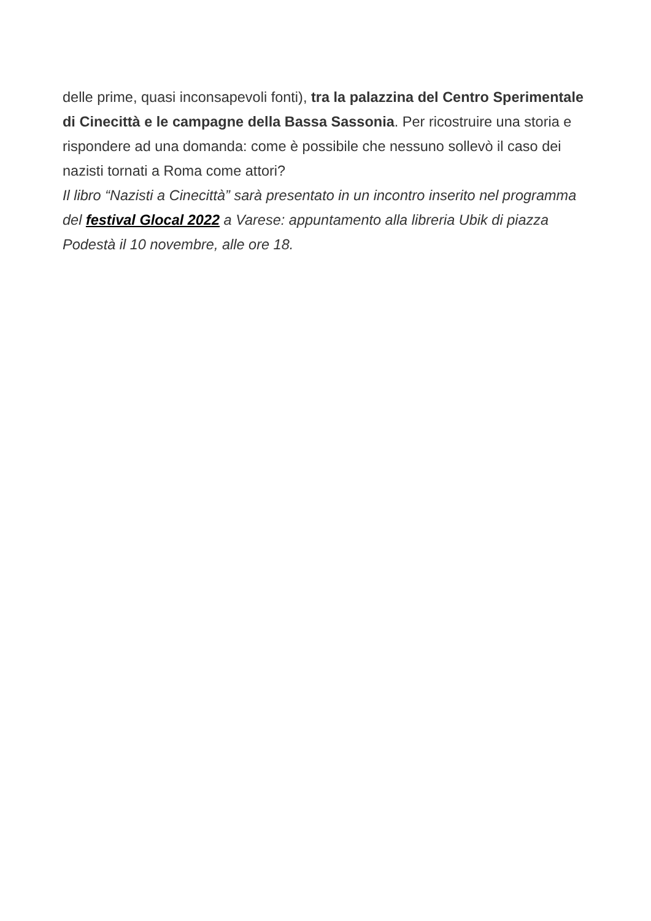delle prime, quasi inconsapevoli fonti), tra la palazzina del Centro Sperimentale di Cinecittà e le campagne della Bassa Sassonia. Per ricostruire una storia e rispondere ad una domanda: come è possibile che nessuno sollevò il caso dei nazisti tornati a Roma come attori?
Il libro “Nazisti a Cinecittà” sarà presentato in un incontro inserito nel programma del festival Glocal 2022 a Varese: appuntamento alla libreria Ubik di piazza Podestà il 10 novembre, alle ore 18.